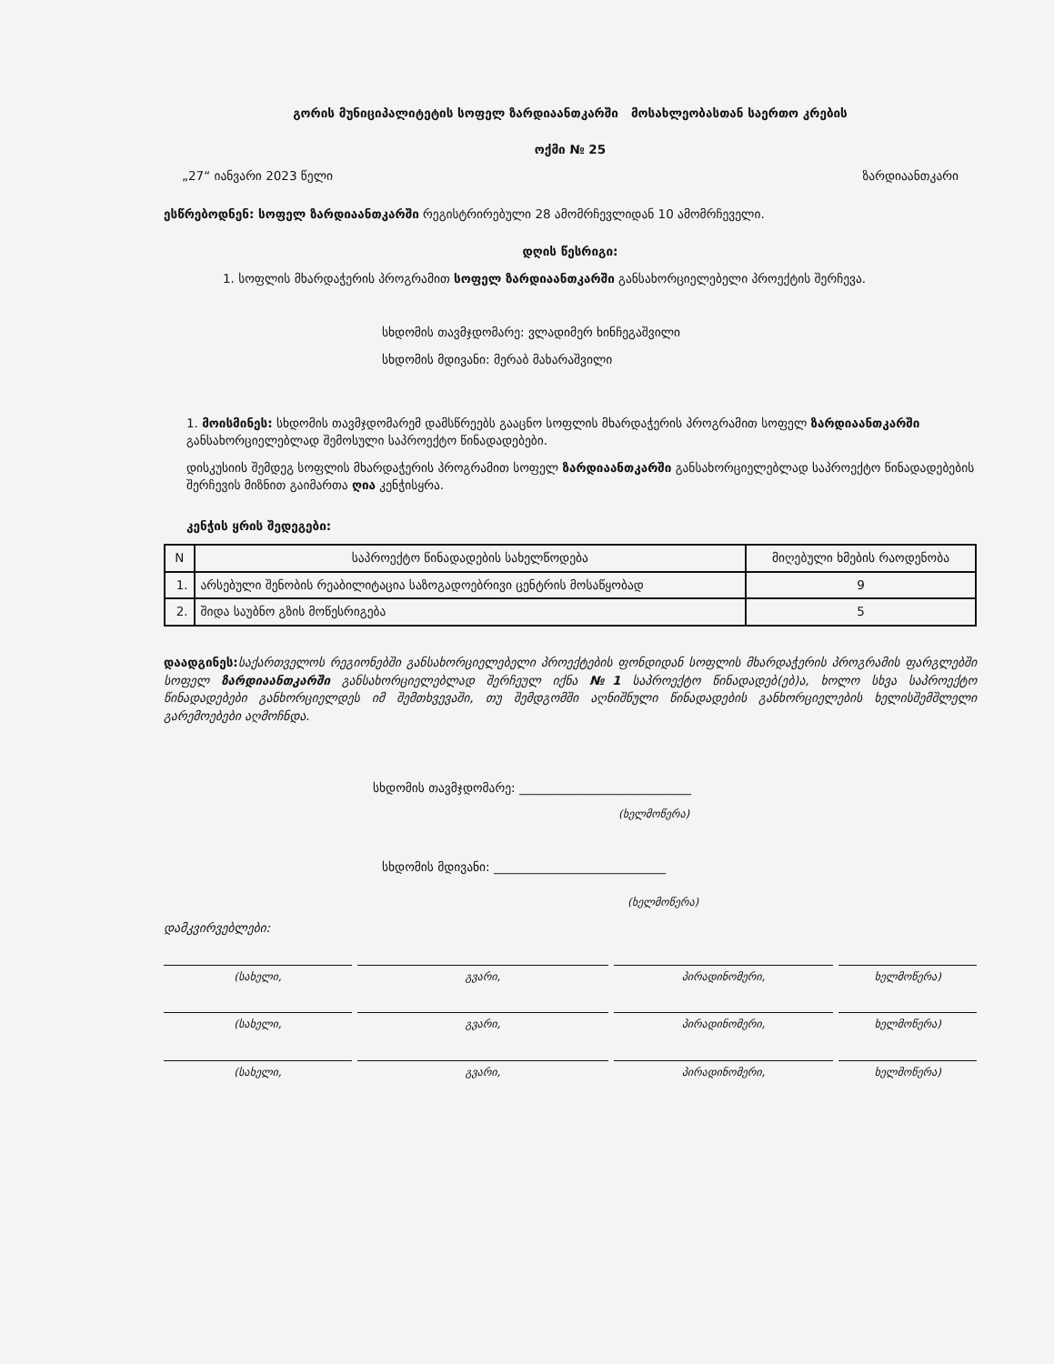გორის მუნიციპალიტეტის სოფელ ზარდიაანთკარში მოსახლეობასთან საერთო კრების
ოქმი № 25
„27“ იანვარი 2023 წელი ზარდიაანთკარი
ესწრებოდნენ: სოფელ ზარდიაანთკარში რეგისტრირებული 28 ამომრჩევლიდან 10 ამომრჩეველი.
დღის წესრიგი:
1. სოფლის მხარდაჭერის პროგრამით სოფელ ზარდიაანთკარში განსახორციელებელი პროექტის შერჩევა.
სხდომის თავმჯდომარე: ვლადიმერ ხინჩეგაშვილი
სხდომის მდივანი: მერაბ მახარაშვილი
1. მოისმინეს: სხდომის თავმჯდომარემ დამსწრეებს გააცნო სოფლის მხარდაჭერის პროგრამით სოფელ ზარდიაანთკარში განსახორციელებლად შემოსული საპროექტო წინადადებები.
დისკუსიის შემდეგ სოფლის მხარდაჭერის პროგრამით სოფელ ზარდიაანთკარში განსახორციელებლად საპროექტო წინადადებების შერჩევის მიზნით გაიმართა ღია კენჭისყრა.
კენჭის ყრის შედეგები:
| N | საპროექტო წინადადების სახელწოდება | მიღებული ხმების რაოდენობა |
| --- | --- | --- |
| 1. | არსებული შენობის რეაბილიტაცია საზოგადოებრივი ცენტრის მოსაწყობად | 9 |
| 2. | შიდა საუბნო გზის მოწესრიგება | 5 |
დაადგინეს: საქართველოს რეგიონებში განსახორციელებელი პროექტების ფონდიდან სოფლის მხარდაჭერის პროგრამის ფარგლებში სოფელ ზარდიაანთკარში განსახორციელებლად შერჩეულ იქნა №1 საპროექტო წინადადებ(ებ)ა, ხოლო სხვა საპროექტო წინადადებები განხორციელდეს იმ შემთხვევაში, თუ შემდგომში აღნიშნული წინადადების განხორციელების ხელისშემშლელი გარემოებები აღმოჩნდა.
სხდომის თავმჯდომარე: ____________________________
(ხელმოწერა)
სხდომის მდივანი: ____________________________
(ხელმოწერა)
დამკვირვებლები:
(სახელი,
გვარი,
პირადინომერი,
ხელმოწერა)
(სახელი,
გვარი,
პირადინომერი,
ხელმოწერა)
(სახელი,
გვარი,
პირადინომერი,
ხელმოწერა)